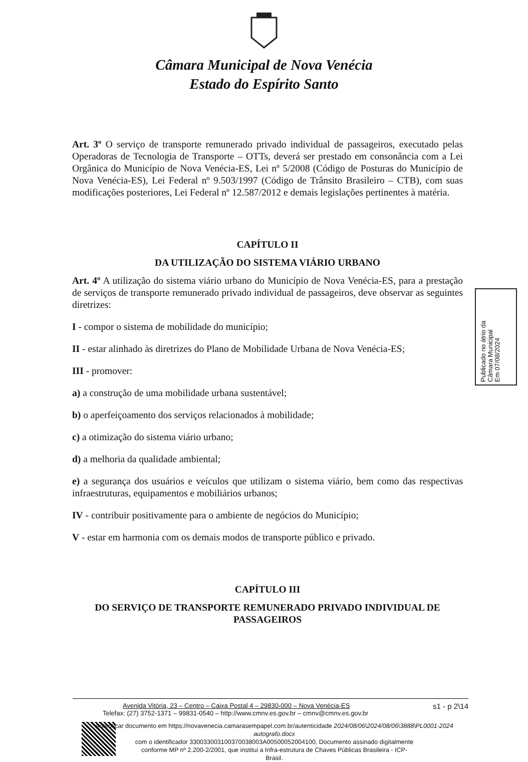Câmara Municipal de Nova Venécia
Estado do Espírito Santo
Art. 3º O serviço de transporte remunerado privado individual de passageiros, executado pelas Operadoras de Tecnologia de Transporte – OTTs, deverá ser prestado em consonância com a Lei Orgânica do Município de Nova Venécia-ES, Lei nº 5/2008 (Código de Posturas do Município de Nova Venécia-ES), Lei Federal nº 9.503/1997 (Código de Trânsito Brasileiro – CTB), com suas modificações posteriores, Lei Federal nº 12.587/2012 e demais legislações pertinentes à matéria.
CAPÍTULO II
DA UTILIZAÇÃO DO SISTEMA VIÁRIO URBANO
Art. 4º A utilização do sistema viário urbano do Município de Nova Venécia-ES, para a prestação de serviços de transporte remunerado privado individual de passageiros, deve observar as seguintes diretrizes:
I - compor o sistema de mobilidade do município;
II - estar alinhado às diretrizes do Plano de Mobilidade Urbana de Nova Venécia-ES;
III - promover:
a) a construção de uma mobilidade urbana sustentável;
b) o aperfeiçoamento dos serviços relacionados à mobilidade;
c) a otimização do sistema viário urbano;
d) a melhoria da qualidade ambiental;
e) a segurança dos usuários e veículos que utilizam o sistema viário, bem como das respectivas infraestruturas, equipamentos e mobiliários urbanos;
IV - contribuir positivamente para o ambiente de negócios do Município;
V - estar em harmonia com os demais modos de transporte público e privado.
CAPÍTULO III
DO SERVIÇO DE TRANSPORTE REMUNERADO PRIVADO INDIVIDUAL DE PASSAGEIROS
Publicado no átrio da
Câmara Municipal
Em 07/08/2024
Avenida Vitória, 23 – Centro – Caixa Postal 4 – 29830-000 – Nova Venécia-ES s1 - p 2\14
Telefax: (27) 3752-1371 – 99831-0540 – http://www.cmnv.es.gov.br – cmnv@cmnv.es.gov.br
Autenticar documento em https://novavenecia.camarasempapel.com.br/autenticidade 2024/08/06\2024/08/06\3888\PL0001-2024 autografo.docx
com o identificador 330033003100370038003A00500052004100, Documento assinado digitalmente
conforme MP nº 2.200-2/2001, que institui a Infra-estrutura de Chaves Públicas Brasileira - ICP-
Brasil.